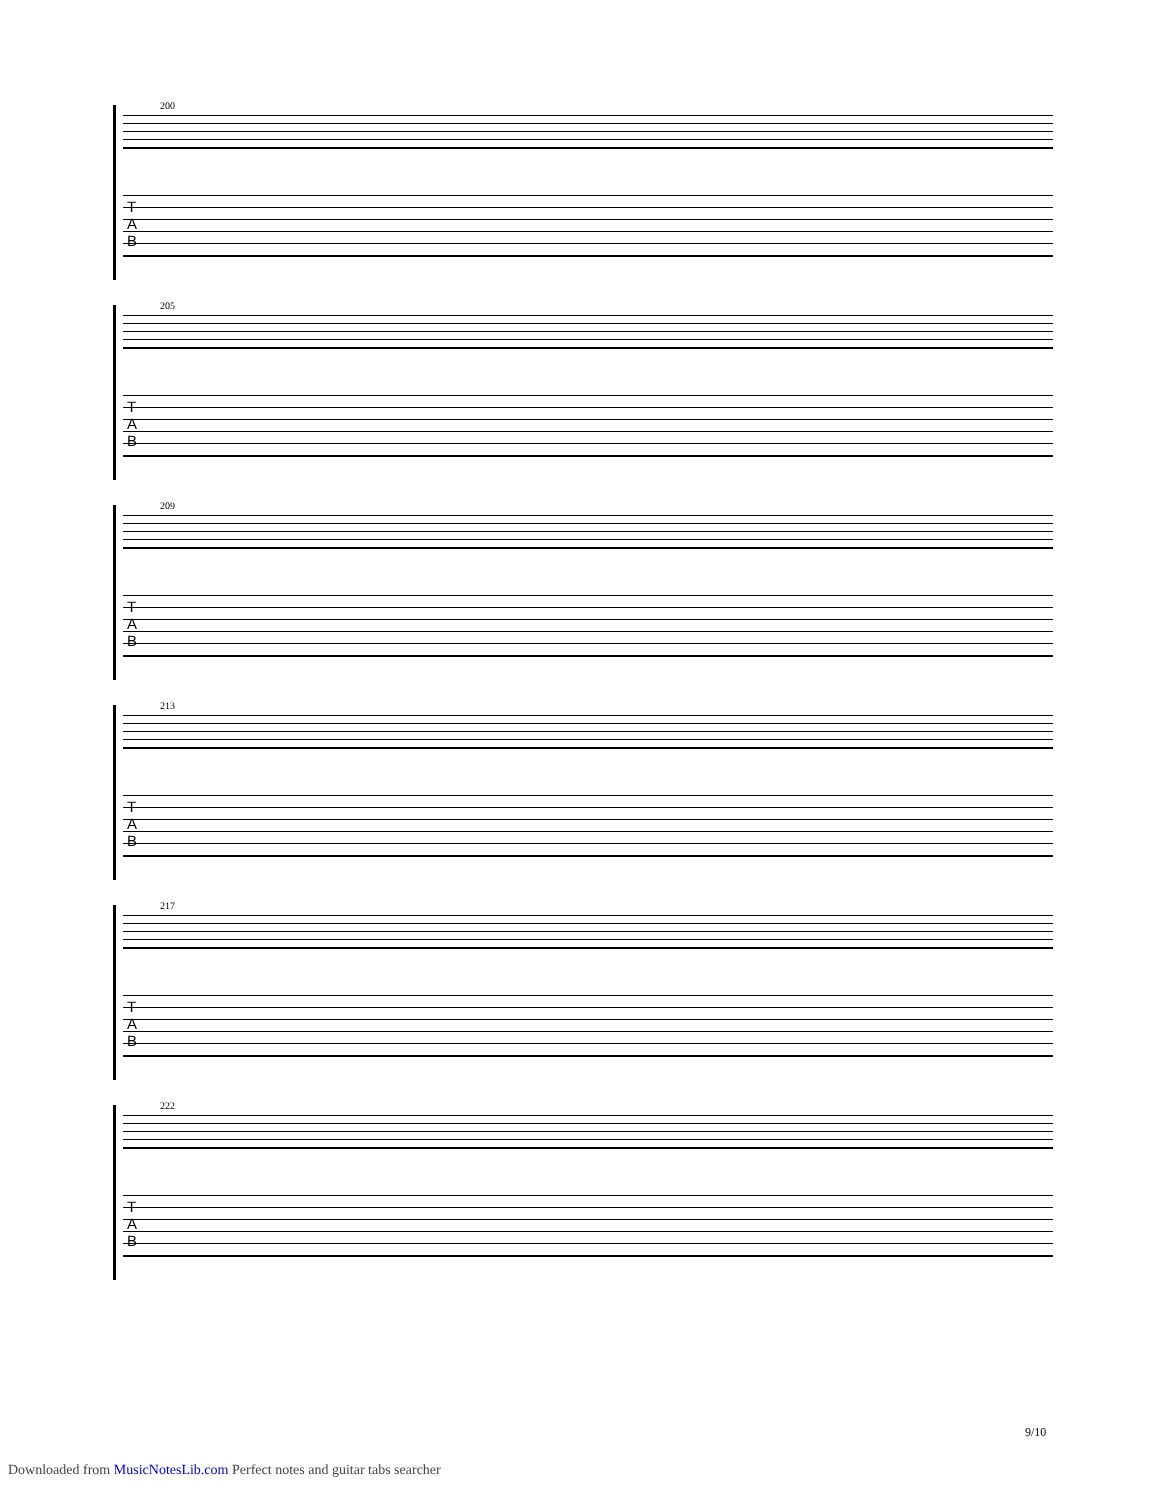200
T
A
B
205
T
A
B
209
T
A
B
213
T
A
B
217
T
A
B
222
T
A
B
9/10
Downloaded from MusicNotesLib.com Perfect notes and guitar tabs searcher